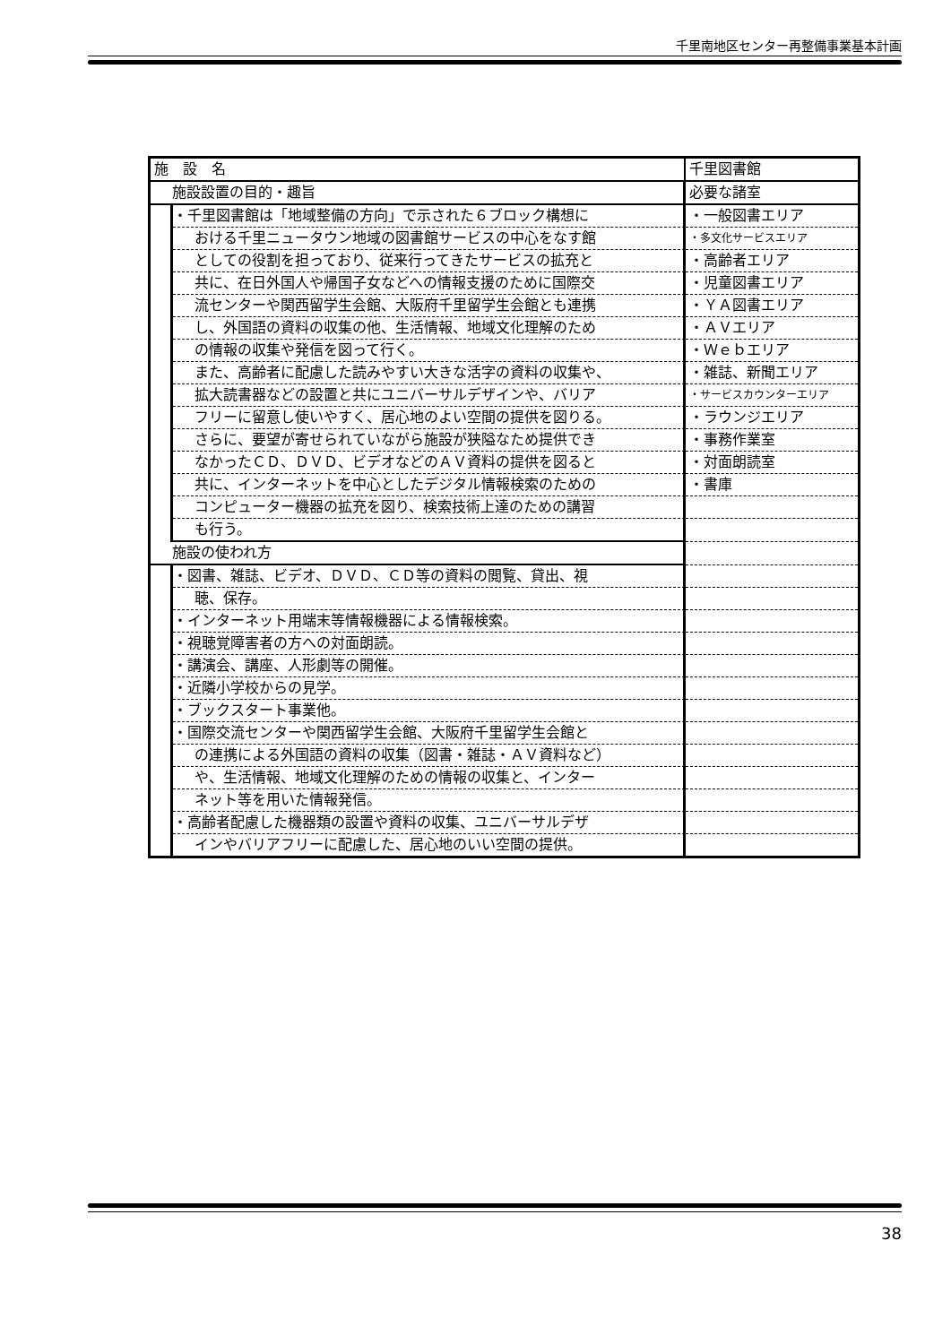千里南地区センター再整備事業基本計画
| 施 設 名 | | 千里図書館 | |
| 施設設置の目的・趣旨 | | | 必要な諸室 |
| | ・千里図書館は「地域整備の方向」で示された６ブロック構想に | | ・一般図書エリア |
| | おける千里ニュータウン地域の図書館サービスの中心をなす館 | | ・多文化サービスエリア |
| | としての役割を担っており、従来行ってきたサービスの拡充と | | ・高齢者エリア |
| | 共に、在日外国人や帰国子女などへの情報支援のために国際交 | | ・児童図書エリア |
| | 流センターや関西留学生会館、大阪府千里留学生会館とも連携 | | ・ＹＡ図書エリア |
| | し、外国語の資料の収集の他、生活情報、地域文化理解のため | | ・ＡＶエリア |
| | の情報の収集や発信を図って行く。 | | ・Ｗｅｂエリア |
| | また、高齢者に配慮した読みやすい大きな活字の資料の収集や、 | | ・雑誌、新聞エリア |
| | 拡大読書器などの設置と共にユニバーサルデザインや、バリア | | ・サービスカウンターエリア |
| | フリーに留意し使いやすく、居心地のよい空間の提供を図りる。 | | ・ラウンジエリア |
| | さらに、要望が寄せられていながら施設が狭隘なため提供でき | | ・事務作業室 |
| | なかったＣＤ、ＤＶＤ、ビデオなどのＡＶ資料の提供を図ると | | ・対面朗読室 |
| | 共に、インターネットを中心としたデジタル情報検索のための | | ・書庫 |
| | コンピューター機器の拡充を図り、検索技術上達のための講習 | | |
| | も行う。 | | |
| 施設の使われ方 | | | |
| | ・図書、雑誌、ビデオ、ＤＶＤ、ＣＤ等の資料の閲覧、貸出、視 | | |
| | 聴、保存。 | | |
| | ・インターネット用端末等情報機器による情報検索。 | | |
| | ・視聴覚障害者の方への対面朗読。 | | |
| | ・講演会、講座、人形劇等の開催。 | | |
| | ・近隣小学校からの見学。 | | |
| | ・ブックスタート事業他。 | | |
| | ・国際交流センターや関西留学生会館、大阪府千里留学生会館と | | |
| | の連携による外国語の資料の収集（図書・雑誌・ＡＶ資料など） | | |
| | や、生活情報、地域文化理解のための情報の収集と、インター | | |
| | ネット等を用いた情報発信。 | | |
| | ・高齢者配慮した機器類の設置や資料の収集、ユニバーサルデザ | | |
| | インやバリアフリーに配慮した、居心地のいい空間の提供。 | | |
38